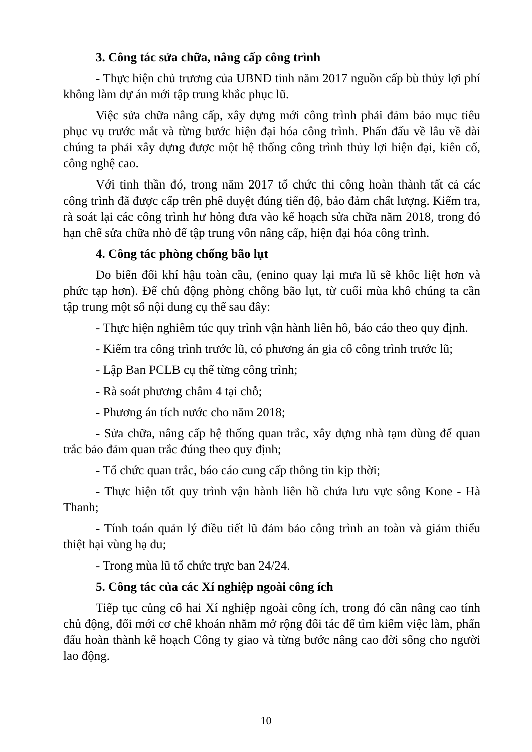3. Công tác sửa chữa, nâng cấp công trình
- Thực hiện chủ trương của UBND tỉnh năm 2017 nguồn cấp bù thủy lợi phí không làm dự án mới tập trung khắc phục lũ.
Việc sửa chữa nâng cấp, xây dựng mới công trình phải đảm bảo mục tiêu phục vụ trước mắt và từng bước hiện đại hóa công trình. Phấn đấu về lâu về dài chúng ta phải xây dựng được một hệ thống công trình thủy lợi hiện đại, kiên cố, công nghệ cao.
Với tinh thần đó, trong năm 2017 tổ chức thi công hoàn thành tất cả các công trình đã được cấp trên phê duyệt đúng tiến độ, bảo đảm chất lượng. Kiểm tra, rà soát lại các công trình hư hỏng đưa vào kế hoạch sửa chữa năm 2018, trong đó hạn chế sửa chữa nhỏ để tập trung vốn nâng cấp, hiện đại hóa công trình.
4. Công tác phòng chống bão lụt
Do biến đổi khí hậu toàn cầu, (enino quay lại mưa lũ sẽ khốc liệt hơn và phức tạp hơn). Để chủ động phòng chống bão lụt, từ cuối mùa khô chúng ta cần tập trung một số nội dung cụ thể sau đây:
- Thực hiện nghiêm túc quy trình vận hành liên hồ, báo cáo theo quy định.
- Kiểm tra công trình trước lũ, có phương án gia cố công trình trước lũ;
- Lập Ban PCLB cụ thể từng công trình;
- Rà soát phương châm 4 tại chỗ;
- Phương án tích nước cho năm 2018;
- Sửa chữa, nâng cấp hệ thống quan trắc, xây dựng nhà tạm dùng để quan trắc bảo đảm quan trắc đúng theo quy định;
- Tổ chức quan trắc, báo cáo cung cấp thông tin kịp thời;
- Thực hiện tốt quy trình vận hành liên hồ chứa lưu vực sông Kone - Hà Thanh;
- Tính toán quản lý điều tiết lũ đảm bảo công trình an toàn và giảm thiểu thiệt hại vùng hạ du;
- Trong mùa lũ tổ chức trực ban 24/24.
5. Công tác của các Xí nghiệp ngoài công ích
Tiếp tục củng cố hai Xí nghiệp ngoài công ích, trong đó cần nâng cao tính chủ động, đổi mới cơ chế khoán nhằm mở rộng đối tác để tìm kiếm việc làm, phấn đấu hoàn thành kế hoạch Công ty giao và từng bước nâng cao đời sống cho người lao động.
10